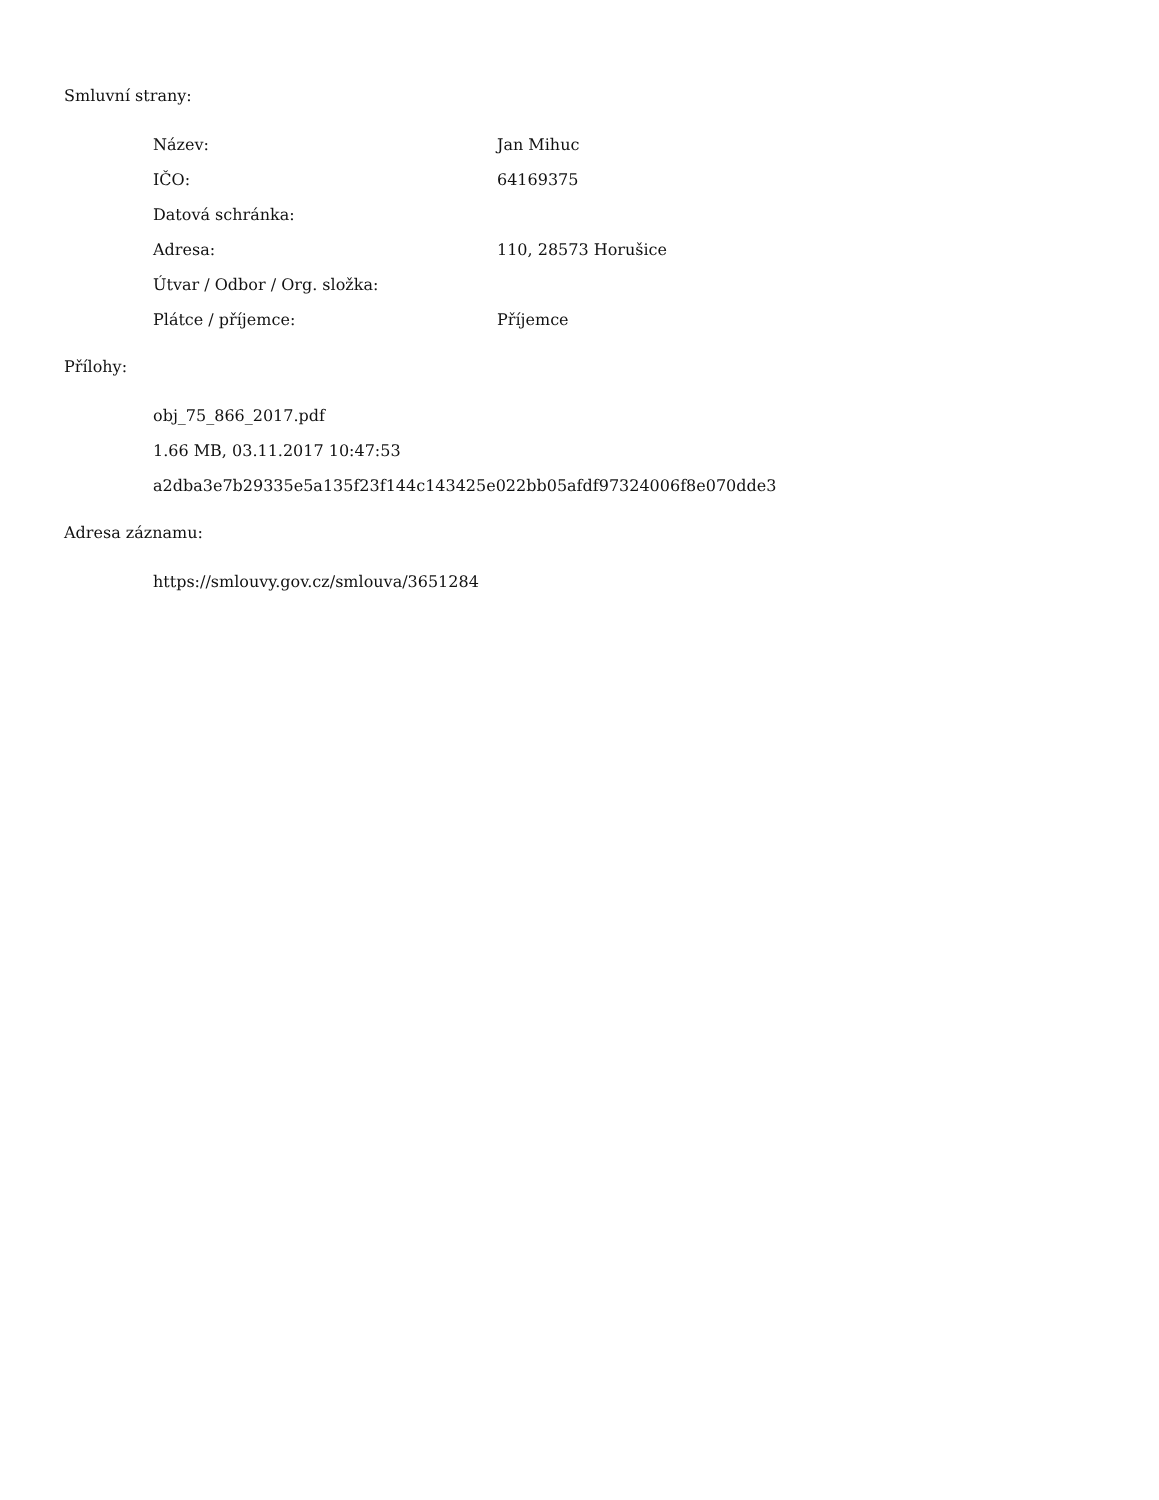Smluvní strany:
| Název: | Jan Mihuc |
| IČO: | 64169375 |
| Datová schránka: | |
| Adresa: | 110, 28573 Horušice |
| Útvar / Odbor / Org. složka: | |
| Plátce / příjemce: | Příjemce |
Přílohy:
obj_75_866_2017.pdf
1.66 MB, 03.11.2017 10:47:53
a2dba3e7b29335e5a135f23f144c143425e022bb05afdf97324006f8e070dde3
Adresa záznamu:
https://smlouvy.gov.cz/smlouva/3651284